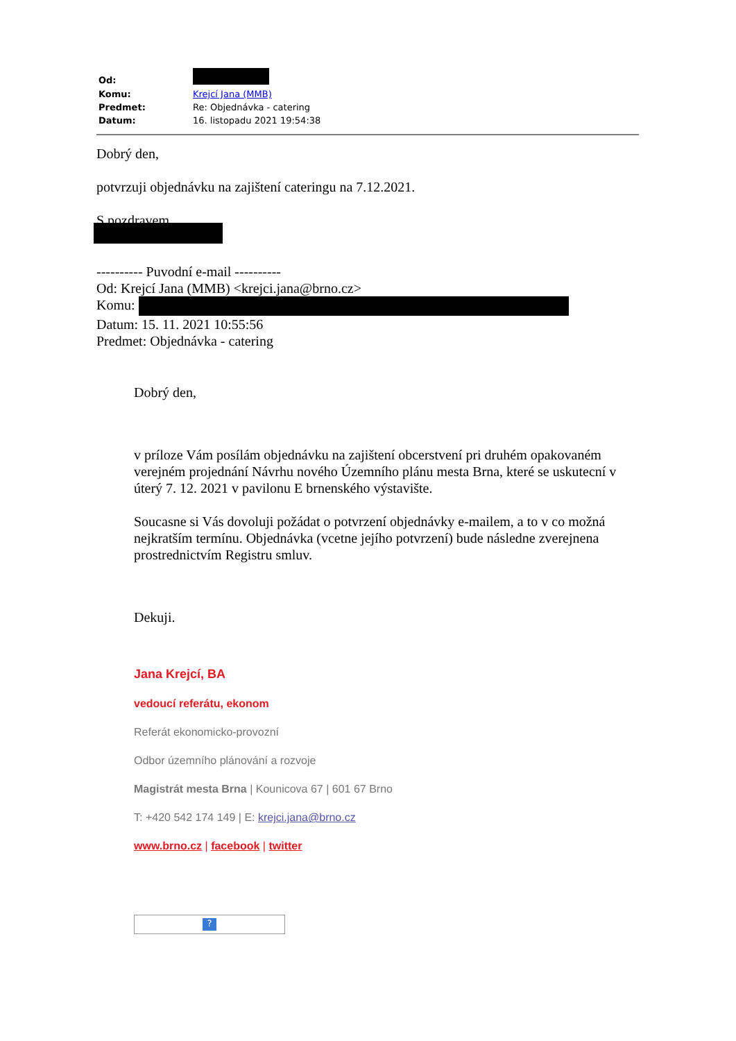| Od: | |
| Komu: | Krejcí Jana (MMB) |
| Predmet: | Re: Objednávka - catering |
| Datum: | 16. listopadu 2021 19:54:38 |
Dobrý den,
potvrzuji objednávku na zajištení cateringu na 7.12.2021.
S pozdravem,
---------- Puvodní e-mail ----------
Od: Krejcí Jana (MMB) <krejci.jana@brno.cz>
Komu:
Datum: 15. 11. 2021 10:55:56
Predmet: Objednávka - catering
Dobrý den,
v príloze Vám posílám objednávku na zajištení obcerstvení pri druhém opakovaném verejném projednání Návrhu nového Územního plánu mesta Brna, které se uskutecní v úterý 7. 12. 2021 v pavilonu E brnenského výstavište.
Soucasne si Vás dovoluji požádat o potvrzení objednávky e-mailem, a to v co možná nejkratším termínu. Objednávka (vcetne jejího potvrzení) bude následne zverejnena prostrednictvím Registru smluv.
Dekuji.
Jana Krejcí, BA
vedoucí referátu, ekonom
Referát ekonomicko-provozní
Odbor územního plánování a rozvoje
Magistrát mesta Brna | Kounicova 67 | 601 67 Brno
T: +420 542 174 149 | E: krejci.jana@brno.cz
www.brno.cz | facebook | twitter
?